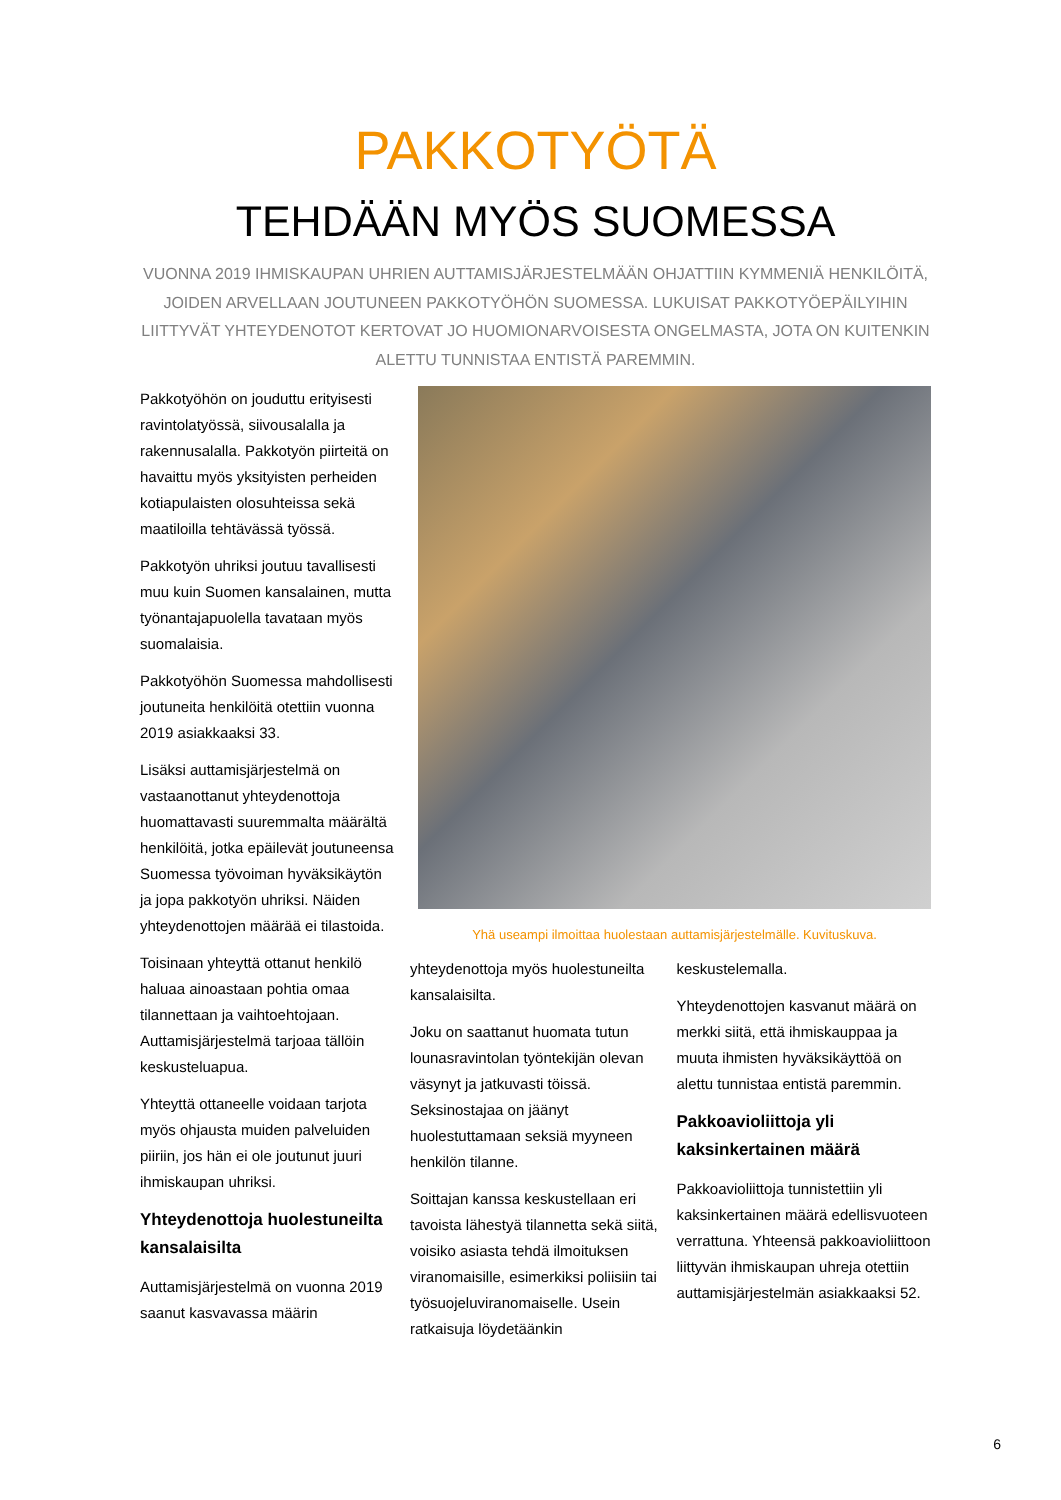PAKKOTYÖTÄ
TEHDÄÄN MYÖS SUOMESSA
VUONNA 2019 IHMISKAUPAN UHRIEN AUTTAMISJÄRJESTELMÄÄN OHJATTIIN KYMMENIÄ HENKILÖITÄ, JOIDEN ARVELLAAN JOUTUNEEN PAKKOTYÖHÖN SUOMESSA. LUKUISAT PAKKOTYÖEPÄILYIHIN LIITTYVÄT YHTEYDENOTOT KERTOVAT JO HUOMIONARVOISESTA ONGELMASTA, JOTA ON KUITENKIN ALETTU TUNNISTAA ENTISTÄ PAREMMIN.
Pakkotyöhön on jouduttu erityisesti ravintolatyössä, siivousalalla ja rakennusalalla. Pakkotyön piirteitä on havaittu myös yksityisten perheiden kotiapulaisten olosuhteissa sekä maatiloilla tehtävässä työssä.
Pakkotyön uhriksi joutuu tavallisesti muu kuin Suomen kansalainen, mutta työnantajapuolella tavataan myös suomalaisia.
Pakkotyöhön Suomessa mahdollisesti joutuneita henkilöitä otettiin vuonna 2019 asiakkaaksi 33.
Lisäksi auttamisjärjestelmä on vastaanottanut yhteydenottoja huomattavasti suuremmalta määrältä henkilöitä, jotka epäilevät joutuneensa Suomessa työvoiman hyväksikäytön ja jopa pakkotyön uhriksi. Näiden yhteydenottojen määrää ei tilastoida.
Toisinaan yhteyttä ottanut henkilö haluaa ainoastaan pohtia omaa tilannettaan ja vaihtoehtojaan. Auttamisjärjestelmä tarjoaa tällöin keskusteluapua.
Yhteyttä ottaneelle voidaan tarjota myös ohjausta muiden palveluiden piiriin, jos hän ei ole joutunut juuri ihmiskaupan uhriksi.
Yhteydenottoja huolestuneilta kansalaisilta
Auttamisjärjestelmä on vuonna 2019 saanut kasvavassa määrin
Yhä useampi ilmoittaa huolestaan auttamisjärjestelmälle. Kuvituskuva.
yhteydenottoja myös huolestuneilta kansalaisilta.
Joku on saattanut huomata tutun lounasravintolan työntekijän olevan väsynyt ja jatkuvasti töissä. Seksinostajaa on jäänyt huolestuttamaan seksiä myyneen henkilön tilanne.
Soittajan kanssa keskustellaan eri tavoista lähestyä tilannetta sekä siitä, voisiko asiasta tehdä ilmoituksen viranomaisille, esimerkiksi poliisiin tai työsuojeluviranomaiselle. Usein ratkaisuja löydetäänkin
keskustelemalla.
Yhteydenottojen kasvanut määrä on merkki siitä, että ihmiskauppaa ja muuta ihmisten hyväksikäyttöä on alettu tunnistaa entistä paremmin.
Pakkoavioliittoja yli kaksinkertainen määrä
Pakkoavioliittoja tunnistettiin yli kaksinkertainen määrä edellisvuoteen verrattuna. Yhteensä pakkoavioliittoon liittyvän ihmiskaupan uhreja otettiin auttamisjärjestelmän asiakkaaksi 52.
6